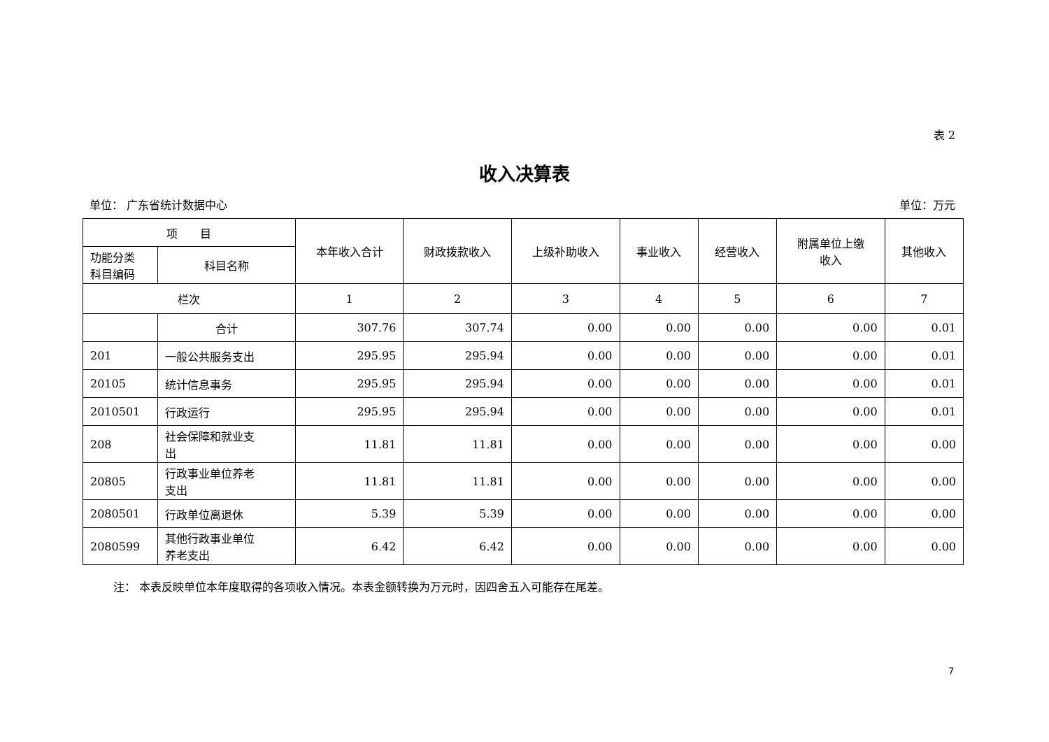表 2
收入决算表
单位： 广东省统计数据中心 单位：万元
| 项 目 | | 本年收入合计 | 财政拨款收入 | 上级补助收入 | 事业收入 | 经营收入 | 附属单位上缴 收入 | 其他收入 |
| --- | --- | --- | --- | --- | --- | --- | --- | --- |
| 功能分类 科目编码 | 科目名称 | | | | | | | |
| 栏次 | | 1 | 2 | 3 | 4 | 5 | 6 | 7 |
| | 合计 | 307.76 | 307.74 | 0.00 | 0.00 | 0.00 | 0.00 | 0.01 |
| 201 | 一般公共服务支出 | 295.95 | 295.94 | 0.00 | 0.00 | 0.00 | 0.00 | 0.01 |
| 20105 | 统计信息事务 | 295.95 | 295.94 | 0.00 | 0.00 | 0.00 | 0.00 | 0.01 |
| 2010501 | 行政运行 | 295.95 | 295.94 | 0.00 | 0.00 | 0.00 | 0.00 | 0.01 |
| 208 | 社会保障和就业支 出 | 11.81 | 11.81 | 0.00 | 0.00 | 0.00 | 0.00 | 0.00 |
| 20805 | 行政事业单位养老 支出 | 11.81 | 11.81 | 0.00 | 0.00 | 0.00 | 0.00 | 0.00 |
| 2080501 | 行政单位离退休 | 5.39 | 5.39 | 0.00 | 0.00 | 0.00 | 0.00 | 0.00 |
| 2080599 | 其他行政事业单位 养老支出 | 6.42 | 6.42 | 0.00 | 0.00 | 0.00 | 0.00 | 0.00 |
注： 本表反映单位本年度取得的各项收入情况。本表金额转换为万元时，因四舍五入可能存在尾差。
7